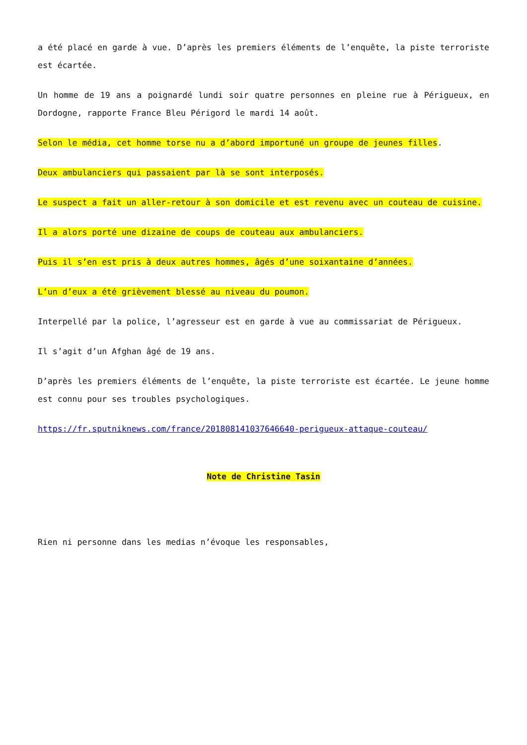a été placé en garde à vue. D’après les premiers éléments de l’enquête, la piste terroriste est écartée.
Un homme de 19 ans a poignardé lundi soir quatre personnes en pleine rue à Périgueux, en Dordogne, rapporte France Bleu Périgord le mardi 14 août.
Selon le média, cet homme torse nu a d’abord importuné un groupe de jeunes filles.
Deux ambulanciers qui passaient par là se sont interposés.
Le suspect a fait un aller-retour à son domicile et est revenu avec un couteau de cuisine.
Il a alors porté une dizaine de coups de couteau aux ambulanciers.
Puis il s’en est pris à deux autres hommes, âgés d’une soixantaine d’années.
L’un d’eux a été grièvement blessé au niveau du poumon.
Interpellé par la police, l’agresseur est en garde à vue au commissariat de Périgueux.
Il s’agit d’un Afghan âgé de 19 ans.
D’après les premiers éléments de l’enquête, la piste terroriste est écartée. Le jeune homme est connu pour ses troubles psychologiques.
https://fr.sputniknews.com/france/201808141037646640-perigueux-attaque-couteau/
Note de Christine Tasin
Rien ni personne dans les medias n’évoque les responsables,